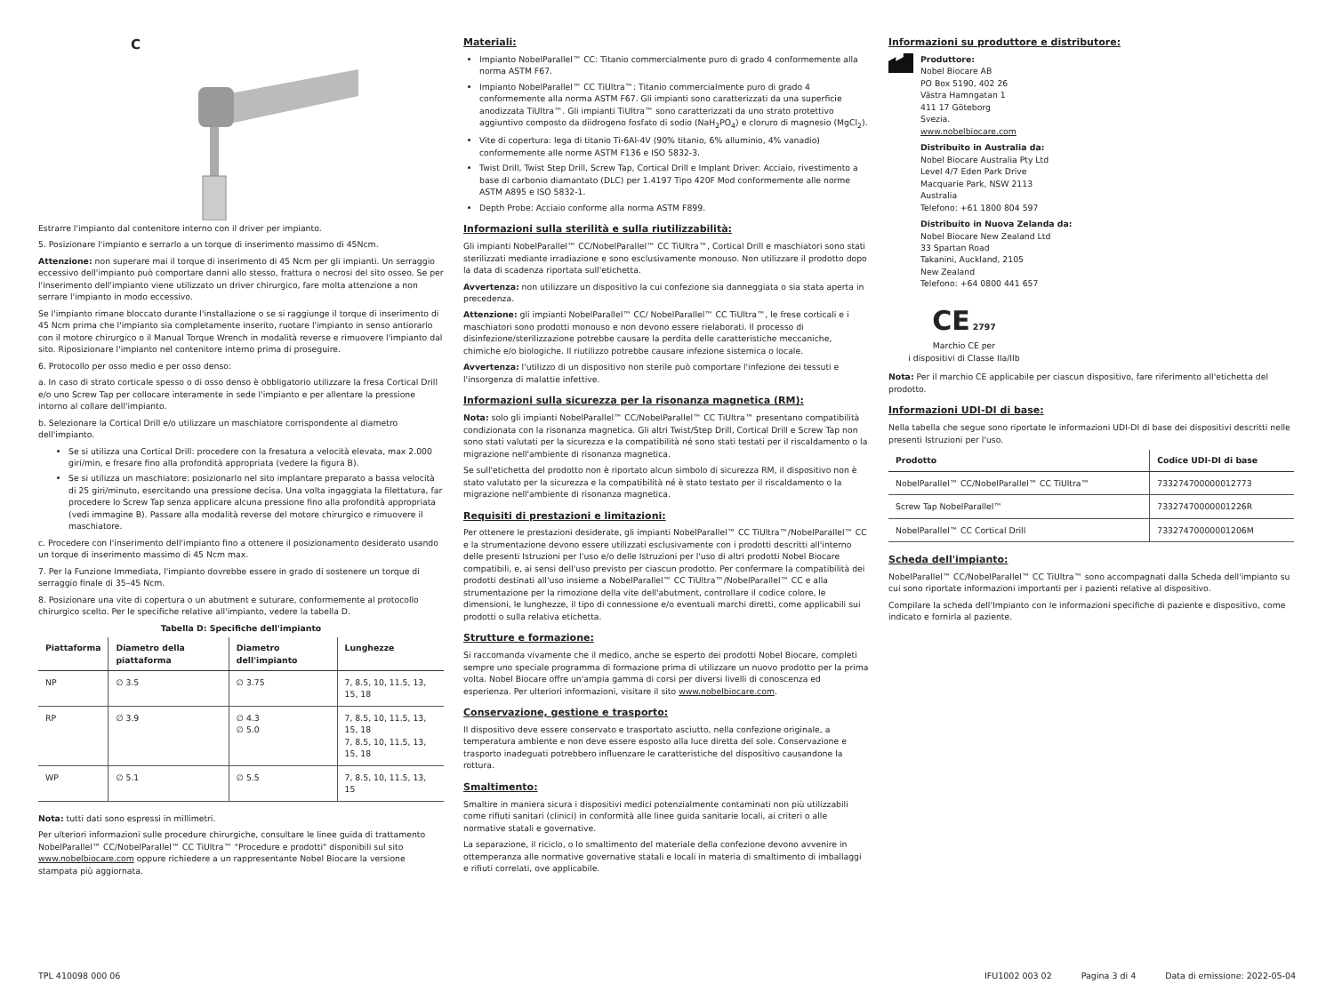C
Estrarre l'impianto dal contenitore interno con il driver per impianto.
5. Posizionare l'impianto e serrarlo a un torque di inserimento massimo di 45Ncm.
Attenzione: non superare mai il torque di inserimento di 45 Ncm per gli impianti. Un serraggio eccessivo dell'impianto può comportare danni allo stesso, frattura o necrosi del sito osseo. Se per l'inserimento dell'impianto viene utilizzato un driver chirurgico, fare molta attenzione a non serrare l'impianto in modo eccessivo.
Se l'impianto rimane bloccato durante l'installazione o se si raggiunge il torque di inserimento di 45 Ncm prima che l'impianto sia completamente inserito, ruotare l'impianto in senso antiorario con il motore chirurgico o il Manual Torque Wrench in modalità reverse e rimuovere l'impianto dal sito. Riposizionare l'impianto nel contenitore interno prima di proseguire.
6. Protocollo per osso medio e per osso denso:
a. In caso di strato corticale spesso o di osso denso è obbligatorio utilizzare la fresa Cortical Drill e/o uno Screw Tap per collocare interamente in sede l'impianto e per allentare la pressione intorno al collare dell'impianto.
b. Selezionare la Cortical Drill e/o utilizzare un maschiatore corrispondente al diametro dell'impianto.
Se si utilizza una Cortical Drill: procedere con la fresatura a velocità elevata, max 2.000 giri/min, e fresare fino alla profondità appropriata (vedere la figura B).
Se si utilizza un maschiatore: posizionarlo nel sito implantare preparato a bassa velocità di 25 giri/minuto, esercitando una pressione decisa. Una volta ingaggiata la filettatura, far procedere lo Screw Tap senza applicare alcuna pressione fino alla profondità appropriata (vedi immagine B). Passare alla modalità reverse del motore chirurgico e rimuovere il maschiatore.
c. Procedere con l'inserimento dell'impianto fino a ottenere il posizionamento desiderato usando un torque di inserimento massimo di 45 Ncm max.
7. Per la Funzione Immediata, l'impianto dovrebbe essere in grado di sostenere un torque di serraggio finale di 35–45 Ncm.
8. Posizionare una vite di copertura o un abutment e suturare, conformemente al protocollo chirurgico scelto. Per le specifiche relative all'impianto, vedere la tabella D.
Tabella D: Specifiche dell'impianto
| Piattaforma | Diametro della piattaforma | Diametro dell'impianto | Lunghezze |
| --- | --- | --- | --- |
| NP | ∅ 3.5 | ∅ 3.75 | 7, 8.5, 10, 11.5, 13, 15, 18 |
| RP | ∅ 3.9 | ∅ 4.3 ∅ 5.0 | 7, 8.5, 10, 11.5, 13, 15, 18 7, 8.5, 10, 11.5, 13, 15, 18 |
| WP | ∅ 5.1 | ∅ 5.5 | 7, 8.5, 10, 11.5, 13, 15 |
Nota: tutti dati sono espressi in millimetri.
Per ulteriori informazioni sulle procedure chirurgiche, consultare le linee guida di trattamento NobelParallel™ CC/NobelParallel™ CC TiUltra™ "Procedure e prodotti" disponibili sul sito www.nobelbiocare.com oppure richiedere a un rappresentante Nobel Biocare la versione stampata più aggiornata.
Materiali:
Impianto NobelParallel™ CC: Titanio commercialmente puro di grado 4 conformemente alla norma ASTM F67.
Impianto NobelParallel™ CC TiUltra™: Titanio commercialmente puro di grado 4 conformemente alla norma ASTM F67. Gli impianti sono caratterizzati da una superficie anodizzata TiUltra™. Gli impianti TiUltra™ sono caratterizzati da uno strato protettivo aggiuntivo composto da diidrogeno fosfato di sodio (NaH<sub>2</sub>PO<sub>4</sub>) e cloruro di magnesio (MgCl<sub>2</sub>).
Vite di copertura: lega di titanio Ti-6Al-4V (90% titanio, 6% alluminio, 4% vanadio) conformemente alle norme ASTM F136 e ISO 5832-3.
Twist Drill, Twist Step Drill, Screw Tap, Cortical Drill e Implant Driver: Acciaio, rivestimento a base di carbonio diamantato (DLC) per 1.4197 Tipo 420F Mod conformemente alle norme ASTM A895 e ISO 5832-1.
Depth Probe: Acciaio conforme alla norma ASTM F899.
Informazioni sulla sterilità e sulla riutilizzabilità:
Gli impianti NobelParallel™ CC/NobelParallel™ CC TiUltra™, Cortical Drill e maschiatori sono stati sterilizzati mediante irradiazione e sono esclusivamente monouso. Non utilizzare il prodotto dopo la data di scadenza riportata sull'etichetta.
Avvertenza: non utilizzare un dispositivo la cui confezione sia danneggiata o sia stata aperta in precedenza.
Attenzione: gli impianti NobelParallel™ CC/ NobelParallel™ CC TiUltra™, le frese corticali e i maschiatori sono prodotti monouso e non devono essere rielaborati. Il processo di disinfezione/sterilizzazione potrebbe causare la perdita delle caratteristiche meccaniche, chimiche e/o biologiche. Il riutilizzo potrebbe causare infezione sistemica o locale.
Avvertenza: l'utilizzo di un dispositivo non sterile può comportare l'infezione dei tessuti e l'insorgenza di malattie infettive.
Informazioni sulla sicurezza per la risonanza magnetica (RM):
Nota: solo gli impianti NobelParallel™ CC/NobelParallel™ CC TiUltra™ presentano compatibilità condizionata con la risonanza magnetica. Gli altri Twist/Step Drill, Cortical Drill e Screw Tap non sono stati valutati per la sicurezza e la compatibilità né sono stati testati per il riscaldamento o la migrazione nell'ambiente di risonanza magnetica.
Se sull'etichetta del prodotto non è riportato alcun simbolo di sicurezza RM, il dispositivo non è stato valutato per la sicurezza e la compatibilità né è stato testato per il riscaldamento o la migrazione nell'ambiente di risonanza magnetica.
Requisiti di prestazioni e limitazioni:
Per ottenere le prestazioni desiderate, gli impianti NobelParallel™ CC TiUltra™/NobelParallel™ CC e la strumentazione devono essere utilizzati esclusivamente con i prodotti descritti all'interno delle presenti Istruzioni per l'uso e/o delle Istruzioni per l'uso di altri prodotti Nobel Biocare compatibili, e, ai sensi dell'uso previsto per ciascun prodotto. Per confermare la compatibilità dei prodotti destinati all'uso insieme a NobelParallel™ CC TiUltra™/NobelParallel™ CC e alla strumentazione per la rimozione della vite dell'abutment, controllare il codice colore, le dimensioni, le lunghezze, il tipo di connessione e/o eventuali marchi diretti, come applicabili sui prodotti o sulla relativa etichetta.
Strutture e formazione:
Si raccomanda vivamente che il medico, anche se esperto dei prodotti Nobel Biocare, completi sempre uno speciale programma di formazione prima di utilizzare un nuovo prodotto per la prima volta. Nobel Biocare offre un'ampia gamma di corsi per diversi livelli di conoscenza ed esperienza. Per ulteriori informazioni, visitare il sito www.nobelbiocare.com.
Conservazione, gestione e trasporto:
Il dispositivo deve essere conservato e trasportato asciutto, nella confezione originale, a temperatura ambiente e non deve essere esposto alla luce diretta del sole. Conservazione e trasporto inadeguati potrebbero influenzare le caratteristiche del dispositivo causandone la rottura.
Smaltimento:
Smaltire in maniera sicura i dispositivi medici potenzialmente contaminati non più utilizzabili come rifiuti sanitari (clinici) in conformità alle linee guida sanitarie locali, ai criteri o alle normative statali e governative.
La separazione, il riciclo, o lo smaltimento del materiale della confezione devono avvenire in ottemperanza alle normative governative statali e locali in materia di smaltimento di imballaggi e rifiuti correlati, ove applicabile.
Informazioni su produttore e distributore:
Produttore:
Nobel Biocare AB
PO Box 5190, 402 26
Västra Hamngatan 1
411 17 Göteborg
Svezia.
www.nobelbiocare.com
Distribuito in Australia da:
Nobel Biocare Australia Pty Ltd
Level 4/7 Eden Park Drive
Macquarie Park, NSW 2113
Australia
Telefono: +61 1800 804 597
Distribuito in Nuova Zelanda da:
Nobel Biocare New Zealand Ltd
33 Spartan Road
Takanini, Auckland, 2105
New Zealand
Telefono: +64 0800 441 657
CE 2797
Marchio CE per
i dispositivi di Classe IIa/IIb
Nota: Per il marchio CE applicabile per ciascun dispositivo, fare riferimento all'etichetta del prodotto.
Informazioni UDI-DI di base:
Nella tabella che segue sono riportate le informazioni UDI-DI di base dei dispositivi descritti nelle presenti Istruzioni per l'uso.
| Prodotto | Codice UDI-DI di base |
| --- | --- |
| NobelParallel™ CC/NobelParallel™ CC TiUltra™ | 733274700000012773 |
| Screw Tap NobelParallel™ | 73327470000001226R |
| NobelParallel™ CC Cortical Drill | 73327470000001206M |
Scheda dell'impianto:
NobelParallel™ CC/NobelParallel™ CC TiUltra™ sono accompagnati dalla Scheda dell'impianto su cui sono riportate informazioni importanti per i pazienti relative al dispositivo.
Compilare la scheda dell'Impianto con le informazioni specifiche di paziente e dispositivo, come indicato e fornirla al paziente.
TPL 410098 000 06 IFU1002 003 02 Pagina 3 di 4 Data di emissione: 2022-05-04